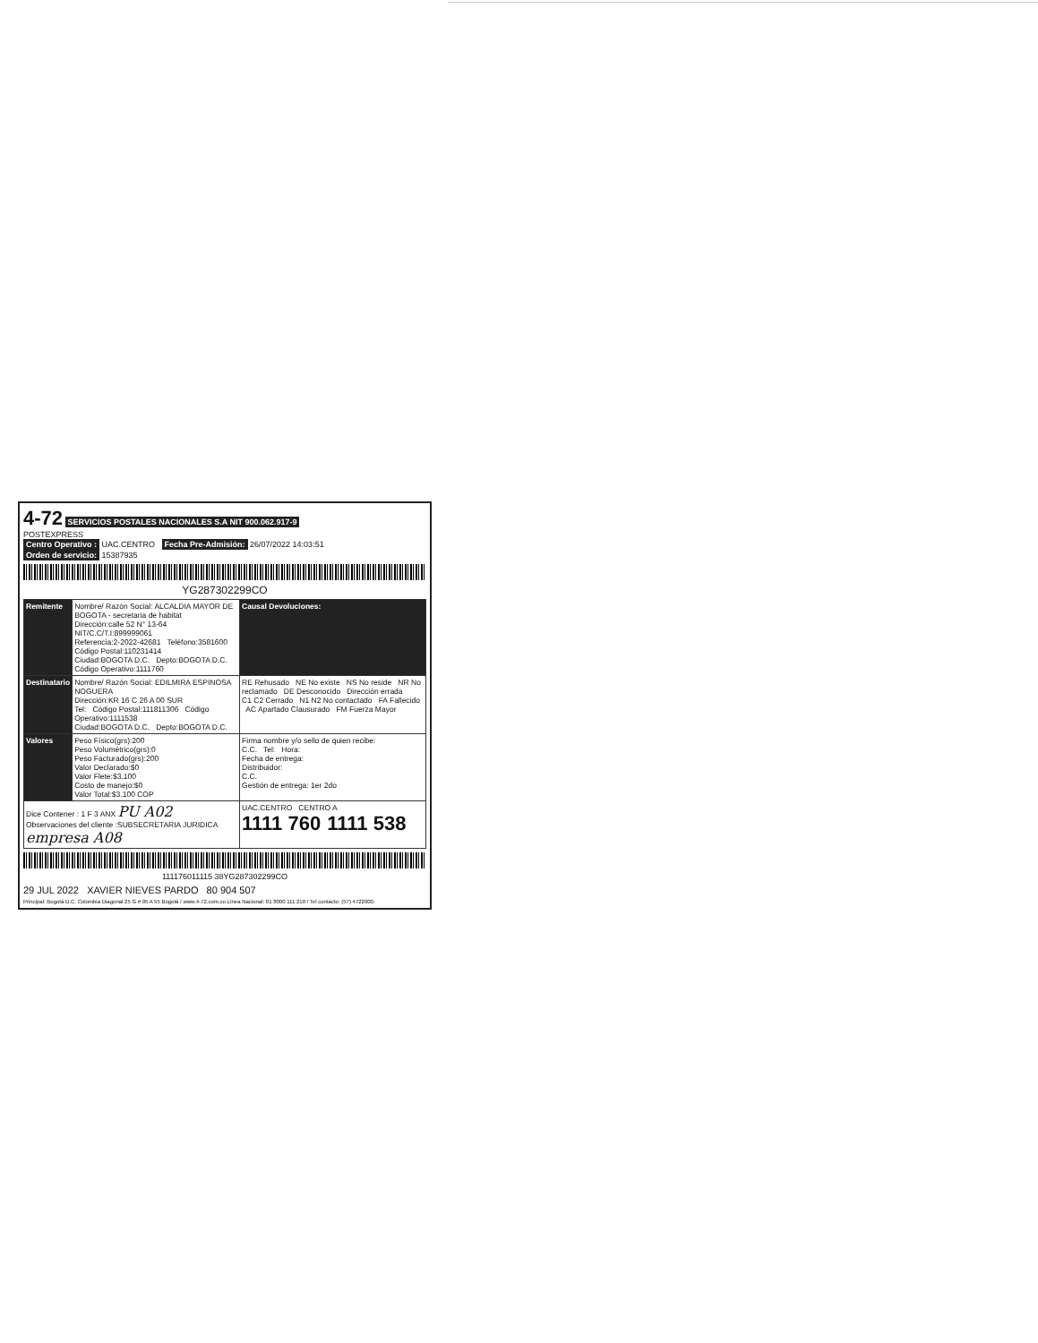4-72 SERVICIOS POSTALES NACIONALES S.A NIT 900.062.917-9
POSTEXPRESS
Centro Operativo : UAC.CENTRO Fecha Pre-Admisión: 26/07/2022 14:03:51
Orden de servicio: 15387935
YG287302299CO
| Remitente | Nombre/ Razón Social: ALCALDIA MAYOR DE BOGOTA - secretaria de habitat Dirección:calle 52 N° 13-64 NIT/C.C/T.I:899999061 Referencia:2-2022-42681 Teléfono:3581600 Código Postal:110231414 Ciudad:BOGOTA D.C. Depto:BOGOTA D.C. Código Operativo:1111760 | Causal Devoluciones: |
| Destinatario | Nombre/ Razón Social: EDILMIRA ESPINOSA NOGUERA Dirección:KR 16 C 26 A 00 SUR Tel: Código Postal:111811306 Código Operativo:1111538 Ciudad:BOGOTA D.C. Depto:BOGOTA D.C. | RE Rehusado NE No existe NS No reside NR No reclamado DE Desconocido Dirección errada C1 C2 Cerrado N1 N2 No contactado FA Fallecido AC Apartado Clausurado FM Fuerza Mayor |
| Valores | Peso Físico(grs):200 Peso Volumétrico(grs):0 Peso Facturado(grs):200 Valor Declarado:$0 Valor Flete:$3.100 Costo de manejo:$0 Valor Total:$3.100 COP | Firma nombre y/o sello de quien recibe: C.C. Tel: Hora: Fecha de entrega: Distribuidor: C.C. Gestión de entrega: 1er 2do |
| Dice Contener : 1 F 3 ANX PU A02 Observaciones del cliente :SUBSECRETARIA JURIDICA empresa A08 | | UAC.CENTRO CENTRO A 1111 760 1111 538 |
111176011115 38YG287302299CO
29 JUL 2022 XAVIER NIEVES PARDO 80 904 507
Principal: Bogotá D.C. Colombia Diagonal 25 G # 95 A 55 Bogotá / www.4-72.com.co Línea Nacional: 01 8000 111 210 / Tel contacto: (57) 4722000.